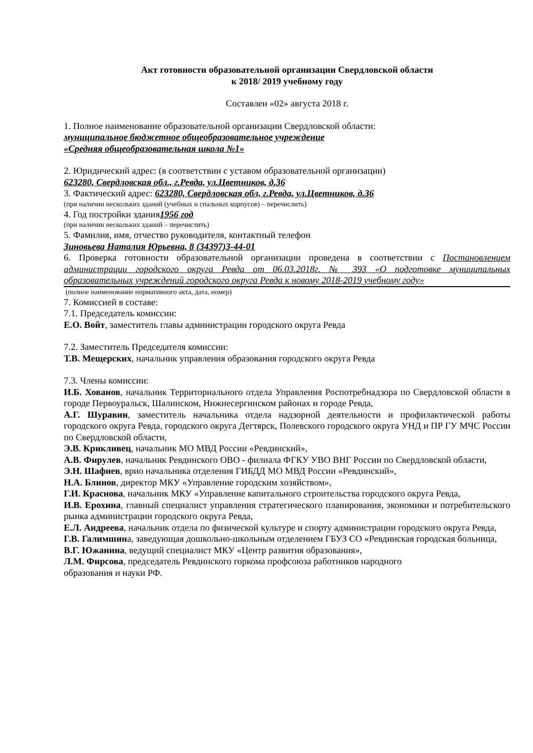Акт готовности образовательной организации Свердловской области
к 2018/ 2019 учебному году
Составлен «02» августа 2018 г.
1. Полное наименование образовательной организации Свердловской области:
муниципальное бюджетное общеобразовательное учреждение
«Средняя общеобразовательная школа №1»
2. Юридический адрес: (в соответствии с уставом образовательной организации)
623280, Свердловская обл., г.Ревда, ул.Цветников, д.36
3. Фактический адрес: 623280, Свердловская обл, г.Ревда, ул.Цветников, д.36
(при наличии нескольких зданий (учебных и спальных корпусов) – перечислить)
4. Год постройки здания1956 год
(при наличии нескольких зданий – перечислить)
5. Фамилия, имя, отчество руководителя, контактный телефон
Зиновьева Наталия Юрьевна, 8 (34397)3-44-01
6. Проверка готовности образовательной организации проведена в соответствии с Постановлением администрации городского округа Ревда от 06.03.2018г. № 393 «О подготовке муниципальных образовательных учреждений городского округа Ревда к новому 2018-2019 учебному году»
(полное наименование нормативного акта, дата, номер)
7. Комиссией в составе:
7.1. Председатель комиссии:
Е.О. Войт, заместитель главы администрации городского округа Ревда
7.2. Заместитель Председателя комиссии:
Т.В. Мещерских, начальник управления образования городского округа Ревда
7.3. Члены комиссии:
И.Б. Хованов, начальник Территориального отдела Управления Роспотребнадзора по Свердловской области в городе Первоуральск, Шалинском, Нижнесергинском районах и городе Ревда,
А.Г. Шуравин, заместитель начальника отдела надзорной деятельности и профилактической работы городского округа Ревда, городского округа Дегтярск, Полевского городского округа УНД и ПР ГУ МЧС России по Свердловской области,
Э.В. Крикливец, начальник МО МВД России «Ревдинский»,
А.В. Фирулев, начальник Ревдинского ОВО - филиала ФГКУ УВО ВНГ России по Свердловской области,
Э.Н. Шафиев, врио начальника отделения ГИБДД МО МВД России «Ревдинский»,
Н.А. Блинов, директор МКУ «Управление городским хозяйством»,
Г.И. Краснова, начальник МКУ «Управление капитального строительства городского округа Ревда,
И.В. Ерохина, главный специалист управления стратегического планирования, экономики и потребительского рынка администрации городского округа Ревда,
Е.Л. Андреева, начальник отдела по физической культуре и спорту администрации городского округа Ревда,
Г.В. Галимшина, заведующая дошкольно-школьным отделением ГБУЗ СО «Ревдинская городская больница,
В.Г. Южанина, ведущий специалист МКУ «Центр развития образования»,
Л.М. Фирсова, председатель Ревдинского горкома профсоюза работников народного
образования и науки РФ.